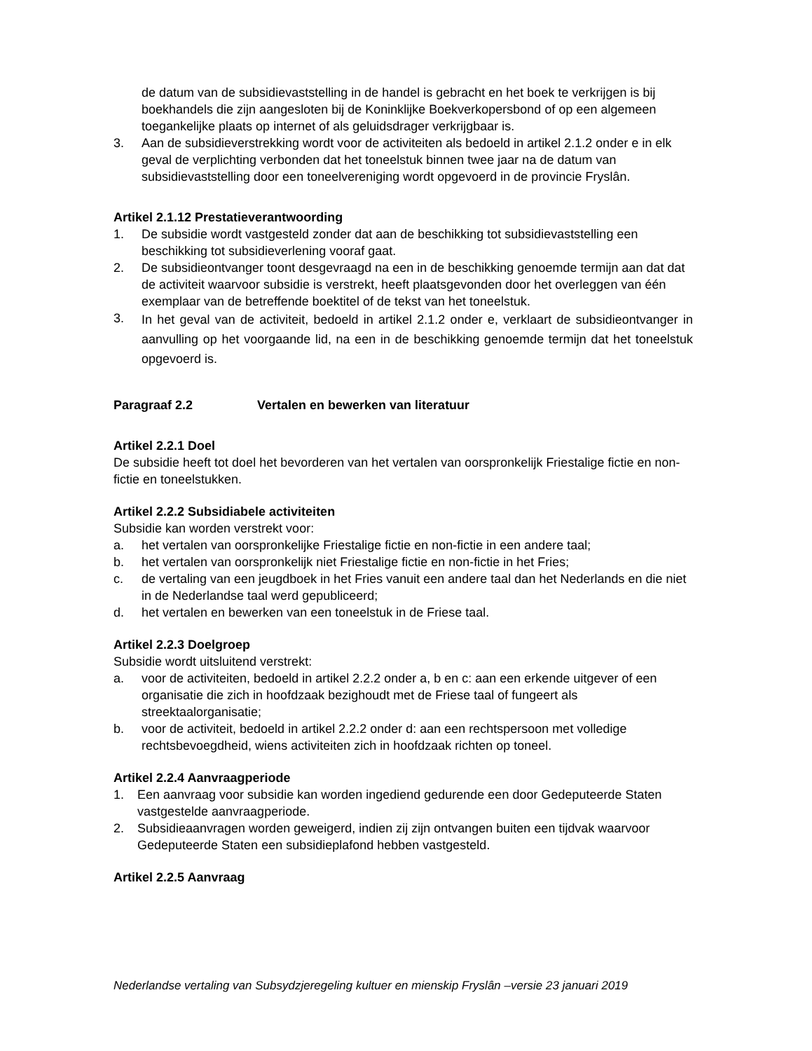de datum van de subsidievaststelling in de handel is gebracht en het boek te verkrijgen is bij boekhandels die zijn aangesloten bij de Koninklijke Boekverkopersbond of op een algemeen toegankelijke plaats op internet of als geluidsdrager verkrijgbaar is.
3. Aan de subsidieverstrekking wordt voor de activiteiten als bedoeld in artikel 2.1.2 onder e in elk geval de verplichting verbonden dat het toneelstuk binnen twee jaar na de datum van subsidievaststelling door een toneelvereniging wordt opgevoerd in de provincie Fryslân.
Artikel 2.1.12 Prestatieverantwoording
1. De subsidie wordt vastgesteld zonder dat aan de beschikking tot subsidievaststelling een beschikking tot subsidieverlening vooraf gaat.
2. De subsidieontvanger toont desgevraagd na een in de beschikking genoemde termijn aan dat dat de activiteit waarvoor subsidie is verstrekt, heeft plaatsgevonden door het overleggen van één exemplaar van de betreffende boektitel of de tekst van het toneelstuk.
3. In het geval van de activiteit, bedoeld in artikel 2.1.2 onder e, verklaart de subsidieontvanger in aanvulling op het voorgaande lid, na een in de beschikking genoemde termijn dat het toneelstuk opgevoerd is.
Paragraaf 2.2 Vertalen en bewerken van literatuur
Artikel 2.2.1 Doel
De subsidie heeft tot doel het bevorderen van het vertalen van oorspronkelijk Friestalige fictie en non-fictie en toneelstukken.
Artikel 2.2.2 Subsidiabele activiteiten
Subsidie kan worden verstrekt voor:
a. het vertalen van oorspronkelijke Friestalige fictie en non-fictie in een andere taal;
b. het vertalen van oorspronkelijk niet Friestalige fictie en non-fictie in het Fries;
c. de vertaling van een jeugdboek in het Fries vanuit een andere taal dan het Nederlands en die niet in de Nederlandse taal werd gepubliceerd;
d. het vertalen en bewerken van een toneelstuk in de Friese taal.
Artikel 2.2.3 Doelgroep
Subsidie wordt uitsluitend verstrekt:
a. voor de activiteiten, bedoeld in artikel 2.2.2 onder a, b en c: aan een erkende uitgever of een organisatie die zich in hoofdzaak bezighoudt met de Friese taal of fungeert als streektaalorganisatie;
b. voor de activiteit, bedoeld in artikel 2.2.2 onder d: aan een rechtspersoon met volledige rechtsbevoegdheid, wiens activiteiten zich in hoofdzaak richten op toneel.
Artikel 2.2.4 Aanvraagperiode
1. Een aanvraag voor subsidie kan worden ingediend gedurende een door Gedeputeerde Staten vastgestelde aanvraagperiode.
2. Subsidieaanvragen worden geweigerd, indien zij zijn ontvangen buiten een tijdvak waarvoor Gedeputeerde Staten een subsidieplafond hebben vastgesteld.
Artikel 2.2.5 Aanvraag
Nederlandse vertaling van Subsydzjeregeling kultuer en mienskip Fryslân –versie 23 januari 2019